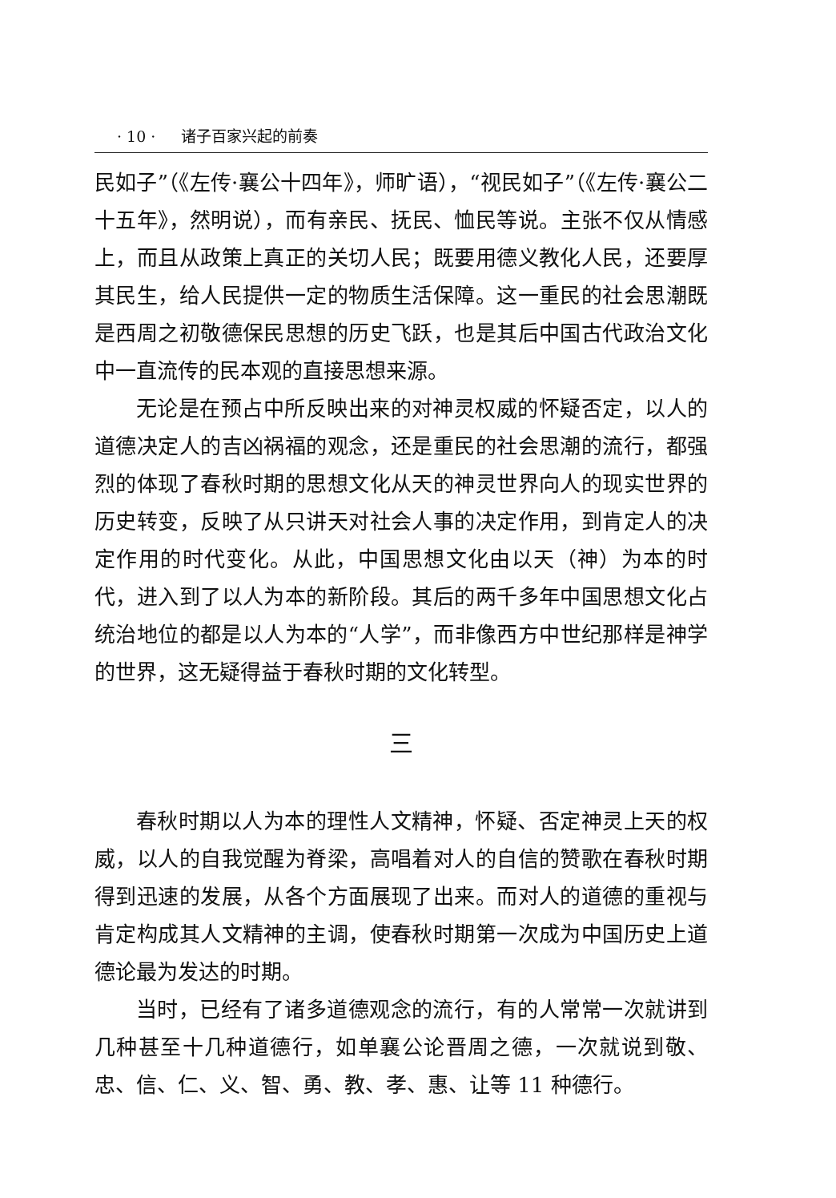· 10 · 诸子百家兴起的前奏
民如子”（《左传·襄公十四年》，师旷语），“视民如子”（《左传·襄公二十五年》，然明说），而有亲民、抚民、恤民等说。主张不仅从情感上，而且从政策上真正的关切人民；既要用德义教化人民，还要厚其民生，给人民提供一定的物质生活保障。这一重民的社会思潮既是西周之初敬德保民思想的历史飞跃，也是其后中国古代政治文化中一直流传的民本观的直接思想来源。
无论是在预占中所反映出来的对神灵权威的怀疑否定，以人的道德决定人的吉凶祸福的观念，还是重民的社会思潮的流行，都强烈的体现了春秋时期的思想文化从天的神灵世界向人的现实世界的历史转变，反映了从只讲天对社会人事的决定作用，到肯定人的决定作用的时代变化。从此，中国思想文化由以天（神）为本的时代，进入到了以人为本的新阶段。其后的两千多年中国思想文化占统治地位的都是以人为本的“人学”，而非像西方中世纪那样是神学的世界，这无疑得益于春秋时期的文化转型。
三
春秋时期以人为本的理性人文精神，怀疑、否定神灵上天的权威，以人的自我觉醒为脊梁，高唱着对人的自信的赞歌在春秋时期得到迅速的发展，从各个方面展现了出来。而对人的道德的重视与肯定构成其人文精神的主调，使春秋时期第一次成为中国历史上道德论最为发达的时期。
当时，已经有了诸多道德观念的流行，有的人常常一次就讲到几种甚至十几种道德行，如单襄公论晋周之德，一次就说到敬、忠、信、仁、义、智、勇、教、孝、惠、让等 11 种德行。